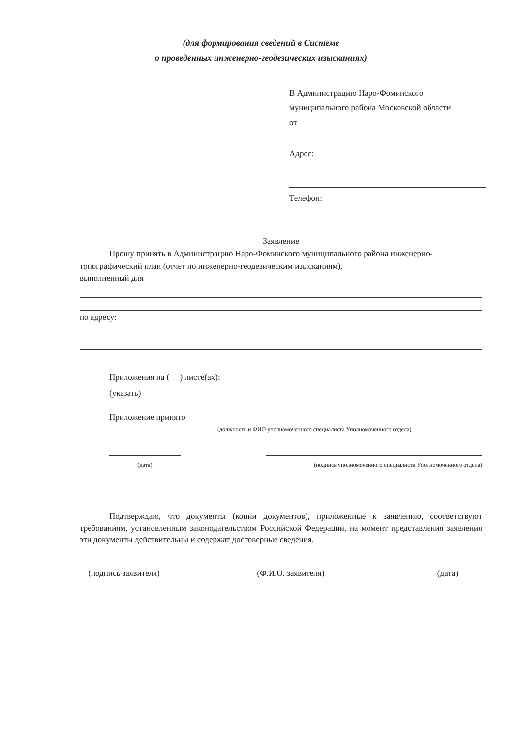(для формирования сведений в Системе
о проведенных инженерно-геодезических изысканиях)
В Администрацию Наро-Фоминского
муниципального района Московской области
от
Адрес:
Телефон:
Заявление
Прошу принять в Администрацию Наро-Фоминского муниципального района инженерно-топографический план (отчет по инженерно-геодезическим изысканиям),
выполненный для
по адресу:
Приложения на ( ) листе(ах):
(указать)
Приложение принято
(должность и ФИО уполномоченного специалиста Уполномоченного отдела)
(дата) (подпись уполномоченного специалиста Уполномоченного отдела)
Подтверждаю, что документы (копии документов), приложенные к заявлению, соответствуют требованиям, установленным законодательством Российской Федерации, на момент представления заявления эти документы действительны и содержат достоверные сведения.
(подпись заявителя)
(Ф.И.О. заявителя) (дата)